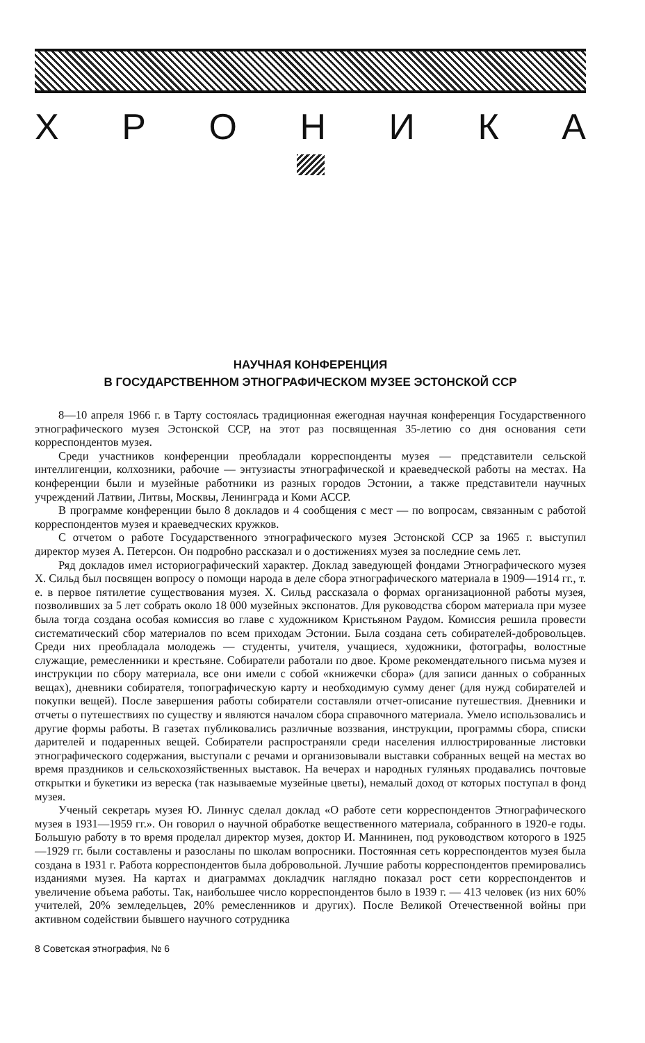ХРОНИКА
НАУЧНАЯ КОНФЕРЕНЦИЯ
В ГОСУДАРСТВЕННОМ ЭТНОГРАФИЧЕСКОМ МУЗЕЕ ЭСТОНСКОЙ ССР
8—10 апреля 1966 г. в Тарту состоялась традиционная ежегодная научная конференция Государственного этнографического музея Эстонской ССР, на этот раз посвященная 35-летию со дня основания сети корреспондентов музея.
Среди участников конференции преобладали корреспонденты музея — представители сельской интеллигенции, колхозники, рабочие — энтузиасты этнографической и краеведческой работы на местах. На конференции были и музейные работники из разных городов Эстонии, а также представители научных учреждений Латвии, Литвы, Москвы, Ленинграда и Коми АССР.
В программе конференции было 8 докладов и 4 сообщения с мест — по вопросам, связанным с работой корреспондентов музея и краеведческих кружков.
С отчетом о работе Государственного этнографического музея Эстонской ССР за 1965 г. выступил директор музея А. Петерсон. Он подробно рассказал и о достижениях музея за последние семь лет.
Ряд докладов имел историографический характер. Доклад заведующей фондами Этнографического музея Х. Сильд был посвящен вопросу о помощи народа в деле сбора этнографического материала в 1909—1914 гг., т. е. в первое пятилетие существования музея. Х. Сильд рассказала о формах организационной работы музея, позволивших за 5 лет собрать около 18 000 музейных экспонатов. Для руководства сбором материала при музее была тогда создана особая комиссия во главе с художником Кристьяном Раудом. Комиссия решила провести систематический сбор материалов по всем приходам Эстонии. Была создана сеть собирателей-добровольцев. Среди них преобладала молодежь — студенты, учителя, учащиеся, художники, фотографы, волостные служащие, ремесленники и крестьяне. Собиратели работали по двое. Кроме рекомендательного письма музея и инструкции по сбору материала, все они имели с собой «книжечки сбора» (для записи данных о собранных вещах), дневники собирателя, топографическую карту и необходимую сумму денег (для нужд собирателей и покупки вещей). После завершения работы собиратели составляли отчет-описание путешествия. Дневники и отчеты о путешествиях по существу и являются началом сбора справочного материала. Умело использовались и другие формы работы. В газетах публиковались различные воззвания, инструкции, программы сбора, списки дарителей и подаренных вещей. Собиратели распространяли среди населения иллюстрированные листовки этнографического содержания, выступали с речами и организовывали выставки собранных вещей на местах во время праздников и сельскохозяйственных выставок. На вечерах и народных гуляньях продавались почтовые открытки и букетики из вереска (так называемые музейные цветы), немалый доход от которых поступал в фонд музея.
Ученый секретарь музея Ю. Линнус сделал доклад «О работе сети корреспондентов Этнографического музея в 1931—1959 гг.». Он говорил о научной обработке вещественного материала, собранного в 1920-е годы. Большую работу в то время проделал директор музея, доктор И. Маннинен, под руководством которого в 1925—1929 гг. были составлены и разосланы по школам вопросники. Постоянная сеть корреспондентов музея была создана в 1931 г. Работа корреспондентов была добровольной. Лучшие работы корреспондентов премировались изданиями музея. На картах и диаграммах докладчик наглядно показал рост сети корреспондентов и увеличение объема работы. Так, наибольшее число корреспондентов было в 1939 г. — 413 человек (из них 60% учителей, 20% земледельцев, 20% ремесленников и других). После Великой Отечественной войны при активном содействии бывшего научного сотрудника
8 Советская этнография, № 6